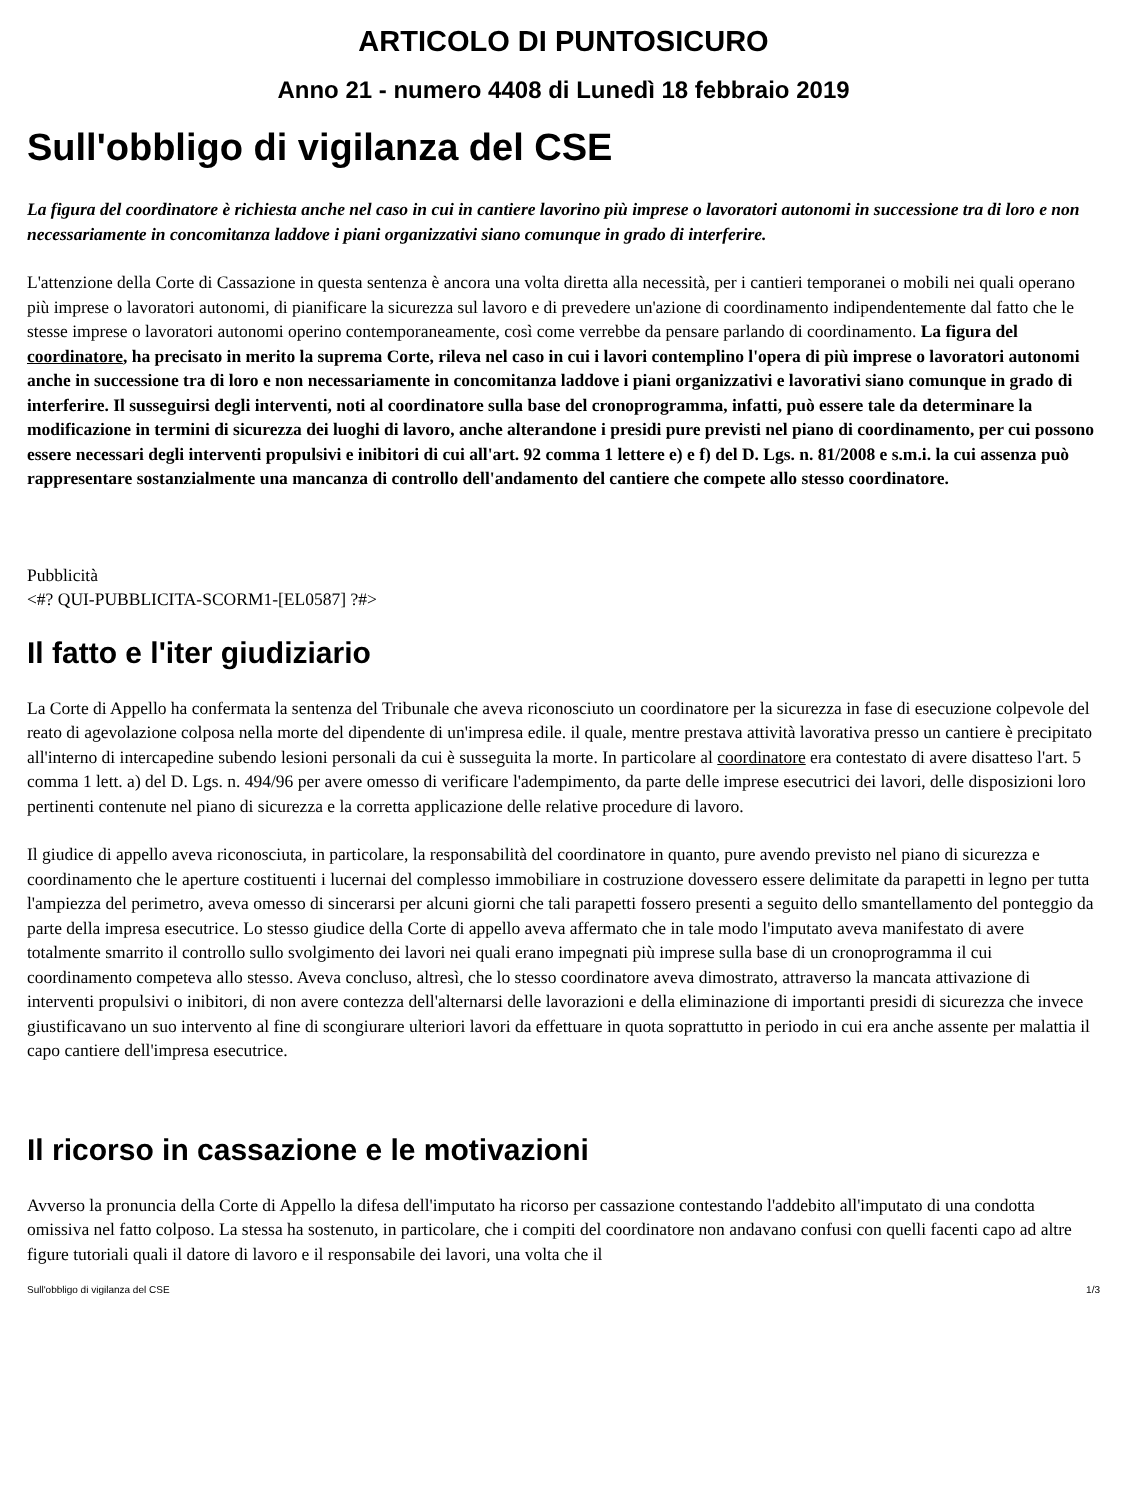ARTICOLO DI PUNTOSICURO
Anno 21 - numero 4408 di Lunedì 18 febbraio 2019
Sull'obbligo di vigilanza del CSE
La figura del coordinatore è richiesta anche nel caso in cui in cantiere lavorino più imprese o lavoratori autonomi in successione tra di loro e non necessariamente in concomitanza laddove i piani organizzativi siano comunque in grado di interferire.
L'attenzione della Corte di Cassazione in questa sentenza è ancora una volta diretta alla necessità, per i cantieri temporanei o mobili nei quali operano più imprese o lavoratori autonomi, di pianificare la sicurezza sul lavoro e di prevedere un'azione di coordinamento indipendentemente dal fatto che le stesse imprese o lavoratori autonomi operino contemporaneamente, così come verrebbe da pensare parlando di coordinamento. La figura del coordinatore, ha precisato in merito la suprema Corte, rileva nel caso in cui i lavori contemplino l'opera di più imprese o lavoratori autonomi anche in successione tra di loro e non necessariamente in concomitanza laddove i piani organizzativi e lavorativi siano comunque in grado di interferire. Il susseguirsi degli interventi, noti al coordinatore sulla base del cronoprogramma, infatti, può essere tale da determinare la modificazione in termini di sicurezza dei luoghi di lavoro, anche alterandone i presidi pure previsti nel piano di coordinamento, per cui possono essere necessari degli interventi propulsivi e inibitori di cui all'art. 92 comma 1 lettere e) e f) del D. Lgs. n. 81/2008 e s.m.i. la cui assenza può rappresentare sostanzialmente una mancanza di controllo dell'andamento del cantiere che compete allo stesso coordinatore.
Pubblicità
<#? QUI-PUBBLICITA-SCORM1-[EL0587] ?#>
Il fatto e l'iter giudiziario
La Corte di Appello ha confermata la sentenza del Tribunale che aveva riconosciuto un coordinatore per la sicurezza in fase di esecuzione colpevole del reato di agevolazione colposa nella morte del dipendente di un'impresa edile. il quale, mentre prestava attività lavorativa presso un cantiere è precipitato all'interno di intercapedine subendo lesioni personali da cui è susseguita la morte. In particolare al coordinatore era contestato di avere disatteso l'art. 5 comma 1 lett. a) del D. Lgs. n. 494/96 per avere omesso di verificare l'adempimento, da parte delle imprese esecutrici dei lavori, delle disposizioni loro pertinenti contenute nel piano di sicurezza e la corretta applicazione delle relative procedure di lavoro.
Il giudice di appello aveva riconosciuta, in particolare, la responsabilità del coordinatore in quanto, pure avendo previsto nel piano di sicurezza e coordinamento che le aperture costituenti i lucernai del complesso immobiliare in costruzione dovessero essere delimitate da parapetti in legno per tutta l'ampiezza del perimetro, aveva omesso di sincerarsi per alcuni giorni che tali parapetti fossero presenti a seguito dello smantellamento del ponteggio da parte della impresa esecutrice. Lo stesso giudice della Corte di appello aveva affermato che in tale modo l'imputato aveva manifestato di avere totalmente smarrito il controllo sullo svolgimento dei lavori nei quali erano impegnati più imprese sulla base di un cronoprogramma il cui coordinamento competeva allo stesso. Aveva concluso, altresì, che lo stesso coordinatore aveva dimostrato, attraverso la mancata attivazione di interventi propulsivi o inibitori, di non avere contezza dell'alternarsi delle lavorazioni e della eliminazione di importanti presidi di sicurezza che invece giustificavano un suo intervento al fine di scongiurare ulteriori lavori da effettuare in quota soprattutto in periodo in cui era anche assente per malattia il capo cantiere dell'impresa esecutrice.
Il ricorso in cassazione e le motivazioni
Avverso la pronuncia della Corte di Appello la difesa dell'imputato ha ricorso per cassazione contestando l'addebito all'imputato di una condotta omissiva nel fatto colposo. La stessa ha sostenuto, in particolare, che i compiti del coordinatore non andavano confusi con quelli facenti capo ad altre figure tutoriali quali il datore di lavoro e il responsabile dei lavori, una volta che il
Sull'obbligo di vigilanza del CSE 1/3